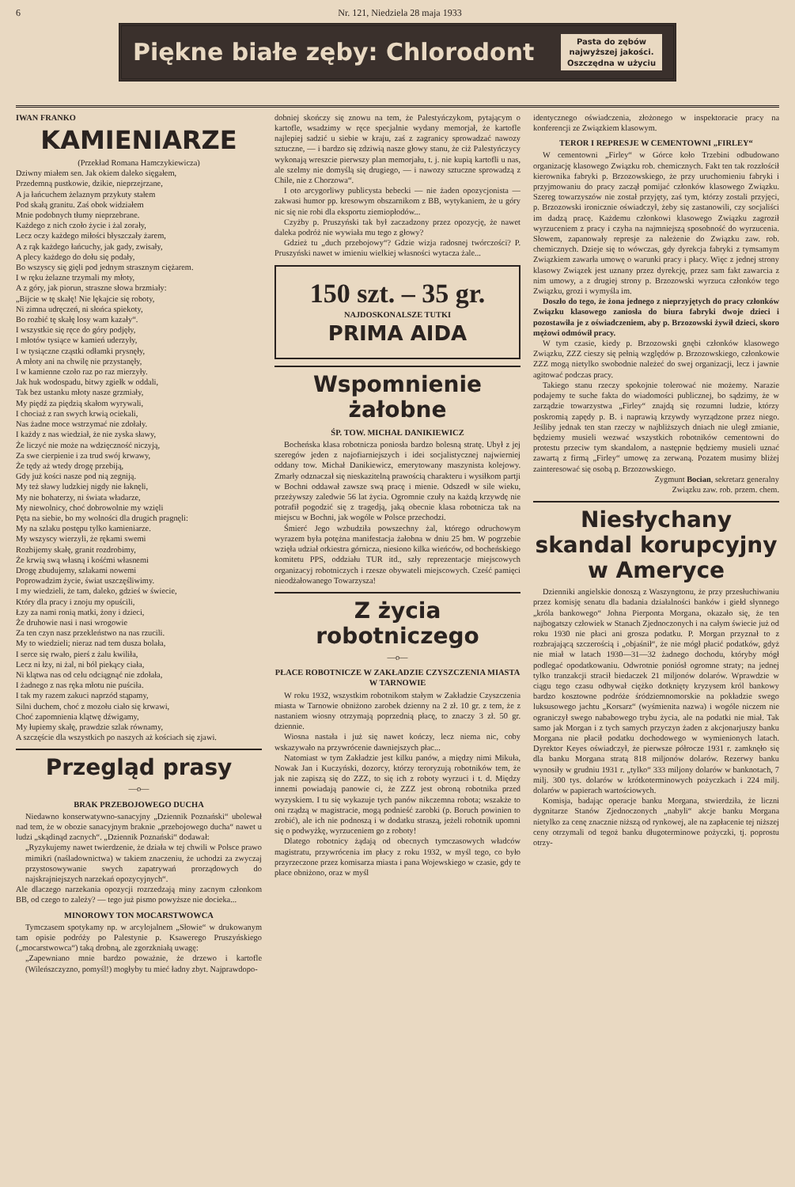6 Nr. 121, Niedziela 28 maja 1933
Piękne białe zęby: Chlorodont Pasta do zębów
najwyższej jakości.
Oszczędna w użyciu
IWAN FRANKO
KAMIENIARZE
(Przekład Romana Hamczykiewicza)
Dziwny miałem sen. Jak okiem daleko sięgałem,
Przedemną pustkowie, dzikie, nieprzejrzane,
A ja łańcuchem żelaznym przykuty stałem
Pod skałą granitu. Zaś obok widziałem
Mnie podobnych tłumy nieprzebrane.
Każdego z nich czoło życie i żal zorały,
Lecz oczy każdego miłości błyszczały żarem,
A z rąk każdego łańcuchy, jak gady, zwisały,
A plecy każdego do dołu się podały,
Bo wszyscy się gięli pod jednym strasznym ciężarem.
I w ręku żelazne trzymali my młoty,
A z góry, jak piorun, straszne słowa brzmiały:
„Bijcie w tę skałę! Nie lękajcie się roboty,
Ni zimna udręczeń, ni słońca spiekoty,
Bo rozbić tę skałę losy wam kazały“.
I wszystkie się ręce do góry podjęły,
I młotów tysiące w kamień uderzyły,
I w tysiączne cząstki odłamki prysnęły,
A młoty ani na chwilę nie przystanęły,
I w kamienne czoło raz po raz mierzyły.
Jak huk wodospadu, bitwy zgiełk w oddali,
Tak bez ustanku młoty nasze grzmiały,
My piędź za piędzią skałom wyrywali,
I chociaż z ran swych krwią ociekali,
Nas żadne moce wstrzymać nie zdołały.
I każdy z nas wiedział, że nie zyska sławy,
Że liczyć nie może na wdzięczność niczyją,
Za swe cierpienie i za trud swój krwawy,
Że tędy aż wtedy drogę przebiją,
Gdy już kości nasze pod nią zegniją.
My też sławy ludzkiej nigdy nie łaknęli,
My nie bohaterzy, ni świata władarze,
My niewolnicy, choć dobrowolnie my wzięli
Pęta na siebie, bo my wolności dla drugich pragnęli:
My na szlaku postępu tylko kamieniarze.
My wszyscy wierzyli, że rękami swemi
Rozbijemy skałę, granit rozdrobimy,
Że krwią swą własną i kośćmi własnemi
Drogę zbudujemy, szlakami nowemi
Poprowadzim życie, świat uszczęśliwimy.
I my wiedzieli, że tam, daleko, gdzieś w świecie,
Który dla pracy i znoju my opuścili,
Łzy za nami ronią matki, żony i dzieci,
Że druhowie nasi i nasi wrogowie
Za ten czyn nasz przekleństwo na nas rzucili.
My to wiedzieli; nieraz nad tem dusza bolała,
I serce się rwało, pierś z żalu kwiliła,
Lecz ni łzy, ni żal, ni ból piekący ciała,
Ni klątwa nas od celu odciągnąć nie zdołała,
I żadnego z nas ręka młotu nie puściła.
I tak my razem zakuci naprzód stąpamy,
Silni duchem, choć z mozołu ciało się krwawi,
Choć zapomnienia klątwę dźwigamy,
My łupiemy skałę, prawdzie szlak równamy,
A szczęście dla wszystkich po naszych aż kościach się zjawi.
Przegląd prasy
—o—
BRAK PRZEBOJOWEGO DUCHA
Niedawno konserwatywno-sanacyjny „Dziennik Poznański“ ubolewał nad tem, że w obozie sanacyjnym braknie „przebojowego ducha“ nawet u ludzi „skądinąd zacnych“. „Dziennik Poznański“ dodawał:
„Ryzykujemy nawet twierdzenie, że działa w tej chwili w Polsce prawo mimikri (naśladownictwa) w takiem znaczeniu, że uchodzi za zwyczaj przystosowywanie swych zapatrywań prorządowych do najskrajniejszych narzekań opozycyjnych“.
Ale dlaczego narzekania opozycji rozrzedzają miny zacnym członkom BB, od czego to zależy? — tego już pismo powyższe nie docieka...
MINOROWY TON MOCARSTWOWCA
Tymczasem spotykamy np. w arcylojalnem „Słowie“ w drukowanym tam opisie podróży po Palestynie p. Ksawerego Pruszyńskiego („mocarstwowca“) taką drobną, ale zgorzkniałą uwagę:
„Zapewniano mnie bardzo poważnie, że drzewo i kartofle (Wileńszczyzno, pomyśl!) mogłyby tu mieć ładny zbyt. Najprawdopo-
dobniej skończy się znowu na tem, że Palestyńczykom, pytającym o kartofle, wsadzimy w ręce specjalnie wydany memorjał, że kartofle najlepiej sadzić u siebie w kraju, zaś z zagranicy sprowadzać nawozy sztuczne, — i bardzo się zdziwią nasze głowy stanu, że ciż Palestyńczycy wykonają wreszcie pierwszy plan memorjału, t. j. nie kupią kartofli u nas, ale szelmy nie domyślą się drugiego, — i nawozy sztuczne sprowadzą z Chile, nie z Chorzowa“.
I oto arcygorliwy publicysta bebecki — nie żaden opozycjonista — zakwasi humor pp. kresowym obszarnikom z BB, wytykaniem, że u góry nic się nie robi dla eksportu ziemiopłodów...
Czyżby p. Pruszyński tak był zaczadzony przez opozycję, że nawet daleka podróż nie wywiała mu tego z głowy?
Gdzież tu „duch przebojowy“? Gdzie wizja radosnej twórczości? P. Pruszyński nawet w imieniu wielkiej własności wytacza żale...
150 szt. – 35 gr.
NAJDOSKONALSZE TUTKI
PRIMA AIDA
Wspomnienie żałobne
ŚP. TOW. MICHAŁ DANIKIEWICZ
Bocheńska klasa robotnicza poniosła bardzo bolesną stratę. Ubył z jej szeregów jeden z najofiarniejszych i idei socjalistycznej najwierniej oddany tow. Michał Danikiewicz, emerytowany maszynista kolejowy. Zmarły odznaczał się nieskazitelną prawością charakteru i wysiłkom partji w Bochni oddawał zawsze swą pracę i mienie. Odszedł w sile wieku, przeżywszy zaledwie 56 lat życia. Ogromnie czuły na każdą krzywdę nie potrafił pogodzić się z tragedją, jaką obecnie klasa robotnicza tak na miejscu w Bochni, jak wogóle w Polsce przechodzi.
Śmierć Jego wzbudziła powszechny żal, którego odruchowym wyrazem była potężna manifestacja żałobna w dniu 25 bm. W pogrzebie wzięła udział orkiestra górnicza, niesiono kilka wieńców, od bocheńskiego komitetu PPS, oddziału TUR itd., szły reprezentacje miejscowych organizacyj robotniczych i rzesze obywateli miejscowych. Cześć pamięci nieodżałowanego Towarzysza!
Z życia robotniczego
—o—
PŁACE ROBOTNICZE W ZAKŁADZIE CZYSZCZENIA MIASTA W TARNOWIE
W roku 1932, wszystkim robotnikom stałym w Zakładzie Czyszczenia miasta w Tarnowie obniżono zarobek dzienny na 2 zł. 10 gr. z tem, że z nastaniem wiosny otrzymają poprzednią płacę, to znaczy 3 zł. 50 gr. dziennie.
Wiosna nastała i już się nawet kończy, lecz niema nic, coby wskazywało na przywrócenie dawniejszych płac...
Natomiast w tym Zakładzie jest kilku panów, a między nimi Mikuła, Nowak Jan i Kuczyński, dozorcy, którzy teroryzują robotników tem, że jak nie zapiszą się do ZZZ, to się ich z roboty wyrzuci i t. d. Między innemi powiadają panowie ci, że ZZZ jest obroną robotnika przed wyzyskiem. I tu się wykazuje tych panów nikczemna robota; wszakże to oni rządzą w magistracie, mogą podnieść zarobki (p. Boruch powinien to zrobić), ale ich nie podnoszą i w dodatku straszą, jeżeli robotnik upomni się o podwyżkę, wyrzuceniem go z roboty!
Dlatego robotnicy żądają od obecnych tymczasowych władców magistratu, przywrócenia im płacy z roku 1932, w myśl tego, co było przyrzeczone przez komisarza miasta i pana Wojewskiego w czasie, gdy te płace obniżono, oraz w myśl
identycznego oświadczenia, złożonego w inspektoracie pracy na konferencji ze Związkiem klasowym.
TEROR I REPRESJE W CEMENTOWNI „FIRLEY“
W cementowni „Firley“ w Górce koło Trzebini odbudowano organizację klasowego Związku rob. chemicznych. Fakt ten tak rozzłościł kierownika fabryki p. Brzozowskiego, że przy uruchomieniu fabryki i przyjmowaniu do pracy zaczął pomijać członków klasowego Związku. Szereg towarzyszów nie został przyjęty, zaś tym, którzy zostali przyjęci, p. Brzozowski ironicznie oświadczył, żeby się zastanowili, czy socjaliści im dadzą pracę. Każdemu członkowi klasowego Związku zagroził wyrzuceniem z pracy i czyha na najmniejszą sposobność do wyrzucenia. Słowem, zapanowały represje za należenie do Związku zaw. rob. chemicznych. Dzieje się to wówczas, gdy dyrekcja fabryki z tymsamym Związkiem zawarła umowę o warunki pracy i płacy. Więc z jednej strony klasowy Związek jest uznany przez dyrekcję, przez sam fakt zawarcia z nim umowy, a z drugiej strony p. Brzozowski wyrzuca członków tego Związku, grozi i wymyśla im.
Doszło do tego, że żona jednego z nieprzyjętych do pracy członków Związku klasowego zaniosła do biura fabryki dwoje dzieci i pozostawiła je z oświadczeniem, aby p. Brzozowski żywił dzieci, skoro mężowi odmówił pracy.
W tym czasie, kiedy p. Brzozowski gnębi członków klasowego Związku, ZZZ cieszy się pełnią względów p. Brzozowskiego, członkowie ZZZ mogą nietylko swobodnie należeć do swej organizacji, lecz i jawnie agitować podczas pracy.
Takiego stanu rzeczy spokojnie tolerować nie możemy. Narazie podajemy te suche fakta do wiadomości publicznej, bo sądzimy, że w zarządzie towarzystwa „Firley“ znajdą się rozumni ludzie, którzy poskromią zapędy p. B. i naprawią krzywdy wyrządzone przez niego. Jeśliby jednak ten stan rzeczy w najbliższych dniach nie uległ zmianie, będziemy musieli wezwać wszystkich robotników cementowni do protestu przeciw tym skandalom, a następnie będziemy musieli uznać zawartą z firmą „Firley“ umowę za zerwaną. Pozatem musimy bliżej zainteresować się osobą p. Brzozowskiego.
Zygmunt Bocian, sekretarz generalny
Związku zaw. rob. przem. chem.
Niesłychany skandal korupcyjny w Ameryce
Dzienniki angielskie donoszą z Waszyngtonu, że przy przesłuchiwaniu przez komisję senatu dla badania działalności banków i giełd słynnego „króla bankowego“ Johna Pierponta Morgana, okazało się, że ten najbogatszy człowiek w Stanach Zjednoczonych i na całym świecie już od roku 1930 nie płaci ani grosza podatku. P. Morgan przyznał to z rozbrajającą szczerością i „objaśnił“, że nie mógł płacić podatków, gdyż nie miał w latach 1930—31—32 żadnego dochodu, któryby mógł podlegać opodatkowaniu. Odwrotnie poniósł ogromne straty; na jednej tylko tranzakcji stracił biedaczek 21 miljonów dolarów. Wprawdzie w ciągu tego czasu odbywał ciężko dotknięty kryzysem król bankowy bardzo kosztowne podróże śródziemnomorskie na pokładzie swego luksusowego jachtu „Korsarz“ (wyśmienita nazwa) i wogóle niczem nie ograniczył swego nababowego trybu życia, ale na podatki nie miał. Tak samo jak Morgan i z tych samych przyczyn żaden z akcjonarjuszy banku Morgana nie płacił podatku dochodowego w wymienionych latach. Dyrektor Keyes oświadczył, że pierwsze półrocze 1931 r. zamknęło się dla banku Morgana stratą 818 miljonów dolarów. Rezerwy banku wynosiły w grudniu 1931 r. „tylko“ 333 miljony dolarów w banknotach, 7 milj. 300 tys. dolarów w krótkoterminowych pożyczkach i 224 milj. dolarów w papierach wartościowych.
Komisja, badając operacje banku Morgana, stwierdziła, że liczni dygnitarze Stanów Zjednoczonych „nabyli“ akcje banku Morgana nietylko za cenę znacznie niższą od rynkowej, ale na zapłacenie tej niższej ceny otrzymali od tegoż banku długoterminowe pożyczki, tj. poprostu otrzy-